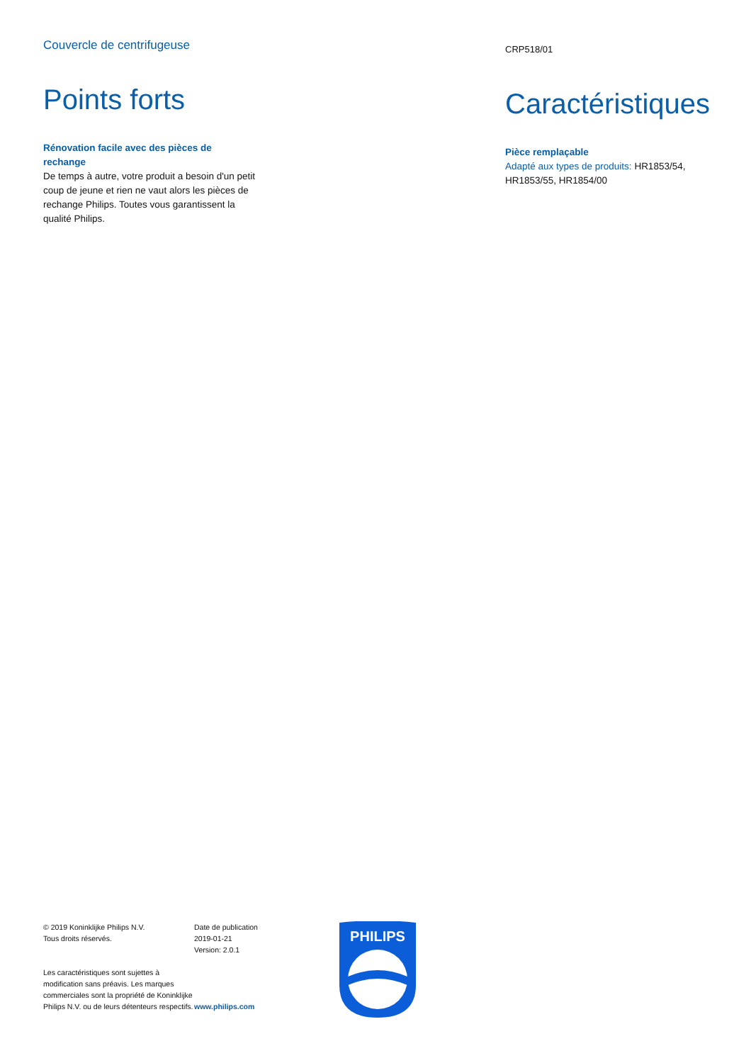Couvercle de centrifugeuse
Points forts
Rénovation facile avec des pièces de rechange
De temps à autre, votre produit a besoin d'un petit coup de jeune et rien ne vaut alors les pièces de rechange Philips. Toutes vous garantissent la qualité Philips.
CRP518/01
Caractéristiques
Pièce remplaçable
Adapté aux types de produits: HR1853/54, HR1853/55, HR1854/00
© 2019 Koninklijke Philips N.V.
Tous droits réservés.
Les caractéristiques sont sujettes à modification sans préavis. Les marques commerciales sont la propriété de Koninklijke Philips N.V. ou de leurs détenteurs respectifs.
Date de publication
2019-01-21
Version: 2.0.1
www.philips.com
PHILIPS